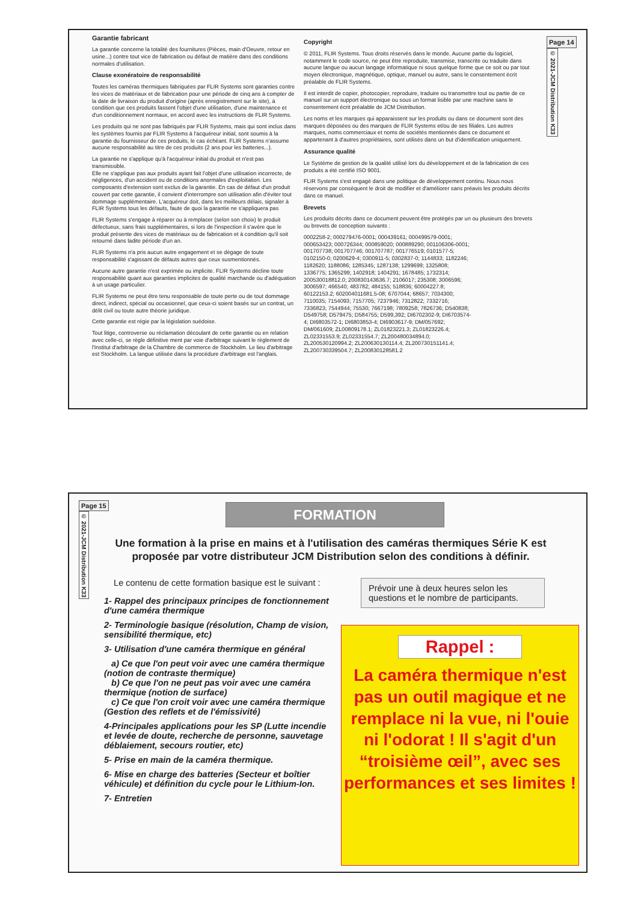Garantie fabricant
La garantie concerne la totalité des fournitures (Pièces, main d'Oeuvre, retour en usine...) contre tout vice de fabrication ou défaut de matière dans des conditions normales d'utilisation.
Clause exonératoire de responsabilité
Toutes les caméras thermiques fabriquées par FLIR Systems sont garanties contre les vices de matériaux et de fabrication pour une période de cinq ans à compter de la date de livraison du produit d'origine (après enregistrement sur le site), à condition que ces produits fassent l'objet d'une utilisation, d'une maintenance et d'un conditionnement normaux, en accord avec les instructions de FLIR Systems.
Les produits qui ne sont pas fabriqués par FLIR Systems, mais qui sont inclus dans les systèmes fournis par FLIR Systems à l'acquéreur initial, sont soumis à la garantie du fournisseur de ces produits, le cas échéant. FLIR Systems n'assume aucune responsabilité au titre de ces produits (2 ans pour les batteries...).
La garantie ne s'applique qu'à l'acquéreur initial du produit et n'est pas transmissible.
Elle ne s'applique pas aux produits ayant fait l'objet d'une utilisation incorrecte, de négligences, d'un accident ou de conditions anormales d'exploitation. Les composants d'extension sont exclus de la garantie. En cas de défaut d'un produit couvert par cette garantie, il convient d'interrompre son utilisation afin d'éviter tout dommage supplémentaire. L'acquéreur doit, dans les meilleurs délais, signaler à FLIR Systems tous les défauts, faute de quoi la garantie ne s'appliquera pas
FLIR Systems s'engage à réparer ou à remplacer (selon son choix) le produit défectueux, sans frais supplémentaires, si lors de l'inspection il s'avère que le produit présente des vices de matériaux ou de fabrication et à condition qu'il soit retourné dans ladite période d'un an.
FLIR Systems n'a pris aucun autre engagement et se dégage de toute responsabilité s'agissant de défauts autres que ceux susmentionnés.
Aucune autre garantie n'est exprimée ou implicite. FLIR Systems décline toute responsabilité quant aux garanties implicites de qualité marchande ou d'adéquation à un usage particulier.
FLIR Systems ne peut être tenu responsable de toute perte ou de tout dommage direct, indirect, spécial ou occasionnel, que ceux-ci soient basés sur un contrat, un délit civil ou toute autre théorie juridique.
Cette garantie est régie par la législation suédoise.
Tout litige, controverse ou réclamation découlant de cette garantie ou en relation avec celle-ci, se règle définitive ment par voie d'arbitrage suivant le règlement de l'Institut d'arbitrage de la Chambre de commerce de Stockholm. Le lieu d'arbitrage est Stockholm. La langue utilisée dans la procédure d'arbitrage est l'anglais.
Copyright
© 2011, FLIR Systems. Tous droits réservés dans le monde. Aucune partie du logiciel, notamment le code source, ne peut être reproduite, transmise, transcrite ou traduite dans aucune langue ou aucun langage informatique ni sous quelque forme que ce soit ou par tout moyen électronique, magnétique, optique, manuel ou autre, sans le consentement écrit préalable de FLIR Systems.
Il est interdit de copier, photocopier, reproduire, traduire ou transmettre tout ou partie de ce manuel sur un support électronique ou sous un format lisible par une machine sans le consentement écrit préalable de JCM Distribution.
Les noms et les marques qui apparaissent sur les produits ou dans ce document sont des marques déposées ou des marques de FLIR Systems et/ou de ses filiales. Les autres marques, noms commerciaux et noms de sociétés mentionnés dans ce document et appartenant à d'autres propriétaires, sont utilisés dans un but d'identification uniquement.
Assurance qualité
Le Système de gestion de la qualité utilisé lors du développement et de la fabrication de ces produits a été certifié ISO 9001.
FLIR Systems s'est engagé dans une politique de développement continu. Nous nous réservons par conséquent le droit de modifier et d'améliorer sans préavis les produits décrits dans ce manuel.
Brevets
Les produits décrits dans ce document peuvent être protégés par un ou plusieurs des brevets ou brevets de conception suivants :
0002258-2; 000279476-0001; 000439161; 000499579-0001; 000653423; 000726344; 000859020; 000889290; 001106306-0001; 001707738; 001707746; 001707787; 001776519; 0101577-5; 0102150-0; 0200629-4; 0300911-5; 0302837-0; 1144833; 1182246; 1182620; 1188086; 1285345; 1287138; 1299699; 1325808; 1336775; 1365299; 1402918; 1404291; 1678485; 1732314; 200530018812.0; 200830143636.7; 2106017; 235308; 3006596; 3006597; 466540; 483782; 484155; 518836; 60004227.8; 60122153.2; 602004011681.5-08; 6707044; 68657; 7034300; 7110035; 7154093; 7157705; 7237946; 7312822; 7332716; 7336823; 7544944; 75530; 7667198; 7809258; 7826736; D540838; D549758; D579475; D584755; D599,392; DI6702302-9; DI6703574-4; DI6803572-1; DI6803853-4; DI6903617-9; DM/057692; DM/061609; ZL00809178.1; ZL01823221.3; ZL01823226.4; ZL02331553.9; ZL02331554.7; ZL200480034894.0; ZL200530120994.2; ZL200630130114.4; ZL200730151141.4; ZL200730339504.7; ZL200830128581.2
Page 14
© 2021-JCM Distribution K33
Page 15
© 2021-JCM Distribution K33
FORMATION
Une formation à la prise en mains et à l'utilisation des caméras thermiques Série K est proposée par votre distributeur JCM Distribution selon des conditions à définir.
Le contenu de cette formation basique est le suivant :
1- Rappel des principaux principes de fonctionnement d'une caméra thermique
2- Terminologie basique (résolution, Champ de vision, sensibilité thermique, etc)
3- Utilisation d'une caméra thermique en général
a) Ce que l'on peut voir avec une caméra thermique (notion de contraste thermique)
b) Ce que l'on ne peut pas voir avec une caméra thermique (notion de surface)
c) Ce que l'on croit voir avec une caméra thermique (Gestion des reflets et de l'émissivité)
4-Principales applications pour les SP (Lutte incendie et levée de doute, recherche de personne, sauvetage déblaiement, secours routier, etc)
5- Prise en main de la caméra thermique.
6- Mise en charge des batteries (Secteur et boîtier véhicule) et définition du cycle pour le Lithium-Ion.
7- Entretien
Prévoir une à deux heures selon les questions et le nombre de participants.
Rappel :
La caméra thermique n'est pas un outil magique et ne remplace ni la vue, ni l'ouie ni l'odorat ! Il s'agit d'un “troisième œil”, avec ses performances et ses limites !